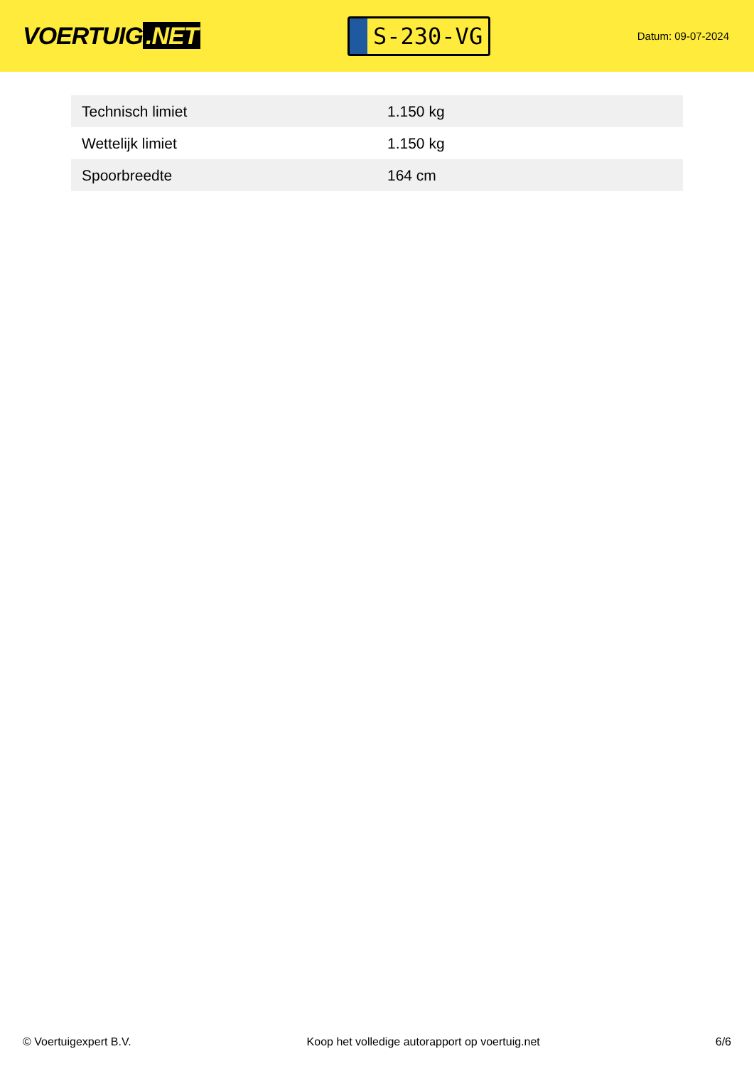VOERTUIG.NET
S-230-VG
Datum: 09-07-2024
| Technisch limiet | 1.150 kg |
| Wettelijk limiet | 1.150 kg |
| Spoorbreedte | 164 cm |
© Voertuigexpert B.V. Koop het volledige autorapport op voertuig.net 6/6